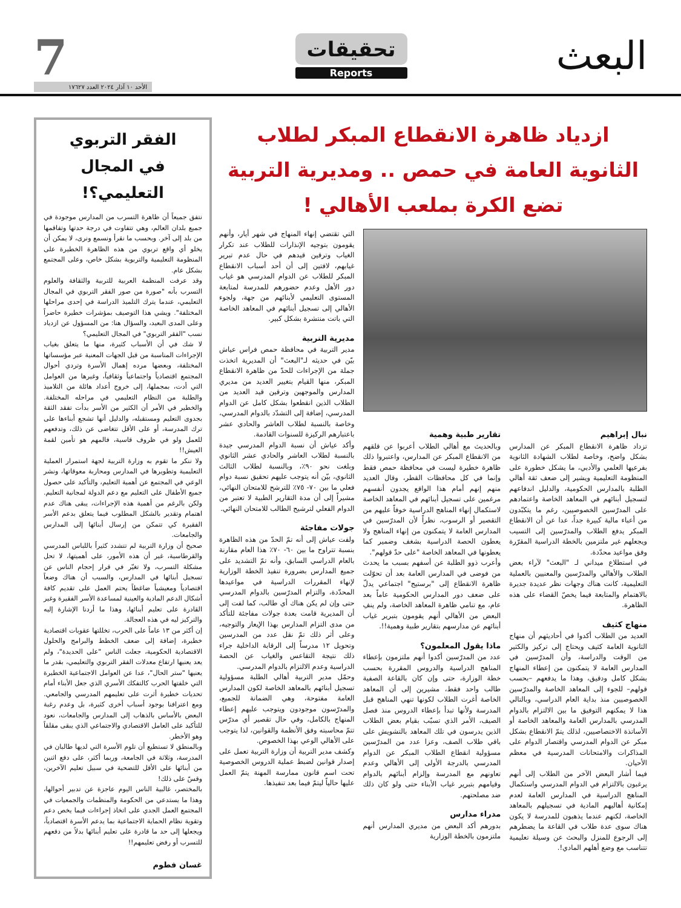البعث
تحقيقات
Reports
7
الأحد ١٠ آذار ٢٠٢٤ العدد ١٧٦٢٧
ازدياد ظاهرة الانقطاع المبكر لطلاب الثانوية العامة في حمص .. ومديرية التربية تضع الكرة بملعب الأهالي !
نبال إبراهيم
تزداد ظاهرة الانقطاع المبكر عن المدارس بشكل واضح، وخاصة لطلاب الشهادة الثانوية بفرعيها العلمي والأدبي، ما يشكل خطورة على المنظومة التعليمية ويشير إلى ضعف ثقة أهالي الطلبة بالمدارس الحكومية، والدليل اندفاعهم لتسجيل أبنائهم في المعاهد الخاصة واعتمادهم على المدرّسين الخصوصيين، رغم ما يتكبّدون من أعباء مالية كبيرة جداً، عدا عن أن الانقطاع المبكر يدفع الطلاب والمدرّسين إلى التسيب ويجعلهم غير ملتزمين بالخطة الدراسية المقرّرة وفق مواعيد محدّدة.
في استطلاع ميداني لـ "البعث" لآراء بعض الطلاب والأهالي والمدرّسين والمعنيين بالعملية التعليمية، كانت هناك وجهات نظر عديدة جديرة بالاهتمام والمتابعة فيما يخصّ القضاء على هذه الظاهرة.
منهاج كثيف
العديد من الطلاب أكدوا في أحاديثهم أن منهاج الثانوية العامة كثيف ويحتاج إلى تركيز والكثير من الوقت والدراسة، وأن المدرّسين في المدارس العامة لا يتمكنون من إعطاء المنهاج بشكل كامل ودقيق، وهذا ما يدفعهم –بحسب قولهم– للجوء إلى المعاهد الخاصة والمدرّسين الخصوصيين منذ بداية العام الدراسي، وبالتالي هذا لا يمكنهم التوفيق ما بين الالتزام بالدوام المدرسي بالمدارس العامة والمعاهد الخاصة أو الأساتذة الاختصاصيين، لذلك يتمّ الانقطاع بشكل مبكر عن الدوام المدرسي واقتصار الدوام على المذاكرات والامتحانات المدرسية في معظم الأحيان.
فيما أشار البعض الآخر من الطلاب إلى أنهم يرغبون بالالتزام في الدوام المدرسي واستكمال المناهج الدراسية في المدارس العامة لعدم إمكانية أهاليهم المادية في تسجيلهم بالمعاهد الخاصة، لكنهم عندما يذهبون للمدرسة لا يكون هناك سوى عدة طلاب في القاعة ما يضطرهم إلى الرجوع للمنزل والبحث عن وسيلة تعليمية تتناسب مع وضع أهلهم المادي!.
تقارير طبية وهمية
وبالحديث مع أهالي الطلاب أعربوا عن قلقهم من الانقطاع المبكر عن المدارس، واعتبروا ذلك ظاهرة خطيرة ليست في محافظة حمص فقط وإنما في كل محافظات القطر، وقال العديد منهم إنهم أمام هذا الواقع يجدون أنفسهم مرغمين على تسجيل أبنائهم في المعاهد الخاصة لاستكمال إنهاء المناهج الدراسية خوفاً عليهم من التقصير أو الرسوب، نظراً لأن المدرّسين في المدارس العامة لا يتمكنون من إنهاء المناهج ولا يعطون الحصة الدراسية بشغف وضمير كما يعطونها في المعاهد الخاصة "على حدّ قولهم".
وأعرب ذوو الطلبة عن أسفهم بسبب ما يحدث من فوضى في المدارس العامة بعد أن تحوّلت ظاهرة الانقطاع إلى "برستيج" اجتماعي يدلّ على ضعف دور المدارس الحكومية عاماً بعد عام، مع تنامي ظاهرة المعاهد الخاصة، ولم ينفِ البعض من الأهالي أنهم يقومون بتبرير غياب أبنائهم عن مدارسهم بتقارير طبية وهمية!!.
ماذا يقول المعلمون؟
عدد من المدرّسين أكدوا أنهم ملتزمون بإعطاء المناهج الدراسية والدروس المقررة بحسب خطة الوزارة، حتى وإن كان بالقاعة الصفية طالب واحد فقط، مشيرين إلى أن المعاهد الخاصة أغرت الطلاب لكونها تنهي المناهج قبل المدرسة ولأنها تبدأ بإعطاء الدروس منذ فصل الصيف، الأمر الذي تسبّب بقيام بعض الطلاب الذين يدرسون في تلك المعاهد بالتشويش على باقي طلاب الصف، وعزا عدد من المدرّسين مسؤولية انقطاع الطلاب المبكر عن الدوام المدرسي بالدرجة الأولى إلى الأهالي وعدم تعاونهم مع المدرسة وإلزام أبنائهم بالدوام وقيامهم بتبرير غياب الأبناء حتى ولو كان ذلك ضد مصلحتهم.
مدراء مدارس
بدورهم أكد البعض من مديري المدارس أنهم ملتزمون بالخطة الوزارية
التي تقتضي إنهاء المنهاج في شهر أيار، وأنهم يقومون بتوجيه الإنذارات للطلاب عند تكرار الغياب وترقين قيدهم في حال عدم تبرير غيابهم، لافتين إلى أن أحد أسباب الانقطاع المبكر للطلاب عن الدوام المدرسي هو غياب دور الأهل وعدم حضورهم للمدرسة لمتابعة المستوى التعليمي لأبنائهم من جهة، ولجوء الأهالي إلى تسجيل أبنائهم في المعاهد الخاصة التي باتت منتشرة بشكل كبير.
مديرية التربية
مدير التربية في محافظة حمص فراس عياش بيّن في حديثه لـ"البعث" أن المديرية اتخذت جملة من الإجراءات للحدّ من ظاهرة الانقطاع المبكر، منها القيام بتغيير العديد من مديري المدارس والموجهين وترقين قيد العديد من الطلاب الذين انقطعوا بشكل كامل عن الدوام المدرسي، إضافة إلى التشدّد بالدوام المدرسي، وخاصة بالنسبة لطلاب العاشر والحادي عشر باعتبارهم الركيزة للسنوات القادمة.
وأكد عياش أن نسبة الدوام المدرسي جيدة بالنسبة لطلاب العاشر والحادي عشر الثانوي وبلغت نحو ٩٠٪، وبالنسبة لطلاب الثالث الثانوي، بيّن أنه يتوجب عليهم تحقيق نسبة دوام فعلي ما بين ٧٠- ٧٥٪ للترشح للامتحان النهائي، مشيراً إلى أن مدة التقارير الطبية لا تعتبر من الدوام الفعلي لترشيح الطالب للامتحان النهائي.
جولات مفاجئة
ولفت عياش إلى أنه تمّ الحدّ من هذه الظاهرة بنسبة تتراوح ما بين ٦٠- ٧٠٪ هذا العام مقارنة بالعام الدراسي السابق، وأنه تمّ التشديد على جميع المدارس بضرورة تنفيذ الخطة الوزارية لإنهاء المقررات الدراسية في مواعيدها المحدّدة، والتزام المدرّسين بالدوام المدرسي حتى وإن لم يكن هناك أي طالب، كما لفت إلى أن المديرية قامت بعدة جولات مفاجئة للتأكد من مدى التزام المدارس بهذا الإيعاز والتوجيه، وعلى أثر ذلك تمّ نقل عدد من المدرسين وتحويل ١٢ مدرساً إلى الرقابة الداخلية جراء ذلك نتيجة التقاعس والغياب عن الحصة الدراسية وعدم الالتزام بالدوام المدرسي.
وحمّل مدير التربية أهالي الطلبة مسؤولية تسجيل أبنائهم بالمعاهد الخاصة لكون المدارس العامة مفتوحة، وهي الضمانة للجميع، والمدرّسون موجودون ويتوجب عليهم إعطاء المنهاج بالكامل، وفي حال تقصير أي مدرّس تتمّ محاسبته وفق الأنظمة والقوانين، لذا يتوجب على الأهالي الوعي بهذا الخصوص.
وكشف مدير التربية أن وزارة التربية تعمل على إصدار قوانين لضبط عملية الدروس الخصوصية تحت اسم قانون ممارسة المهنة يتمّ العمل عليها حالياً ليتمّ فيما بعد تنفيذها.
الفقر التربوي
في المجال التعليمي؟!
نتفق جميعاً أن ظاهرة التسرب من المدارس موجودة في جميع بلدان العالم، وهي تتفاوت في درجة حدتها وتفاقمها من بلد إلى آخر. وبحسب ما نقرأ ونسمع ونرى، لا يمكن أن يخلو أي واقع تربوي من هذه الظاهرة الخطيرة على المنظومة التعليمية والتربوية بشكل خاص، وعلى المجتمع بشكل عام.
وقد عرفت المنظمة العربية للتربية والثقافة والعلوم التسرب بأنه "صورة من صور الفقر التربوي في المجال التعليمي، عندما يترك التلميذ الدراسة في إحدى مراحلها المختلفة". ويشي هذا التوصيف بمؤشرات خطيرة حاضراً وعلى المدى البعيد، والسؤال هنا: من المسؤول عن ازدياد نسب "الفقر التربوي" في المجال التعليمي؟
لا شك في أن الأسباب كثيرة، منها ما يتعلق بغياب الإجراءات المناسبة من قبل الجهات المعنية عبر مؤسساتها المختلفة، وبعضها مرده إهمال الأسرة وتردي أحوال المجتمع اقتصادياً واجتماعياً وثقافياً، وغيرها من العوامل التي أدت، بمجملها، إلى خروج أعداد هائلة من التلاميذ والطلبة من النظام التعليمي في مراحله المختلفة. والخطير في الأمر أن الكثير من الأسر بدأت تفقد الثقة بجدوى التعليم ومستقبله، والدليل أنها تشجع أبناءها على ترك المدرسة، أو على الأقل تتغاضى عن ذلك، وتدفعهم للعمل ولو في ظروف قاسية، فالمهم هو تأمين لقمة العيش!!
ولا ننكر ما تقوم به وزارة التربية لجهة استمرار العملية التعليمية وتطويرها في المدارس ومحاربة معوقاتها، ونشر الوعي في المجتمع عن أهمية التعليم، والتأكيد على حصول جميع الأطفال على التعليم مع دعم الدولة لمجانية التعليم. ولكن بالرغم من أهمية هذه الإجراءات، يبقى هناك عدم اهتمام وتقدير بالشكل المطلوب فيما يتعلق بدعم الأسر الفقيرة كي تتمكن من إرسال أبنائها إلى المدارس والجامعات.
صحيح أن وزارة التربية لم تتشدد كثيراً باللباس المدرسي والقرطاسية، غير أن هذه الأمور، على أهميتها، لا تحل مشكلة التسرب، ولا تغيّر في قرار إحجام الناس عن تسجيل أبنائها في المدارس، والسبب أن هناك وضعاً اقتصادياً ومعيشياً ضاغطاً يحتم العمل على تقديم كافة أشكال الدعم المادية والعينية لمساعدة الأسر الفقيرة وغير القادرة على تعليم أبنائها، وهذا ما أردنا الإشارة إليه والتركيز ليه في هذه العجالة.
إن أكثر من ١٣ عاماً على الحرب، تخللتها عقوبات اقتصادية خطيرة، إضافة إلى ضعف الخطط والبرامج والحلول الاقتصادية الحكومية، جعلت الناس "على الحديدة"، ولم يعد يعنيها ارتفاع معدلات الفقر التربوي والتعليمي، بقدر ما يعنيها "ستر الحال"، عدا عن العوامل الاجتماعية الخطيرة التي خلفتها الحرب كالتفكك الأسري الذي جعل الأبناء أمام تحديات خطيرة أثرت على تعليمهم المدرسي والجامعي. ومع اعترافنا بوجود أسباب أخرى كثيرة، بل وعدم رغبة البعض بالأساس بالذهاب إلى المدارس والجامعات، نعود للتأكيد على العامل الاقتصادي والاجتماعي الذي يبقى مقلقاً وهو الأخطر.
وبالمنطق لا تستطيع أن تلوم الأسرة التي لديها طالبان في المدرسة، وثلاثة في الجامعة، وربما أكثر، على دفع اثنين من أبنائها على الأقل للتضحية في سبيل تعليم الآخرين، وقسّ على ذلك!
بالمختصر، غالبية الناس اليوم عاجزة عن تدبير أحوالها، وهذا ما يستدعي من الحكومة والمنظمات والجمعيات في المجتمع العمل الجدي على اتخاذ إجراءات فيما يخص دعم وتقوية نظام الحماية الاجتماعية بما يدعم الأسرة اقتصادياً، ويجعلها إلى حد ما قادرة على تعليم أبنائها بدلاً من دفعهم للتسرب أو رفض تعليمهم!!
غسان فطوم